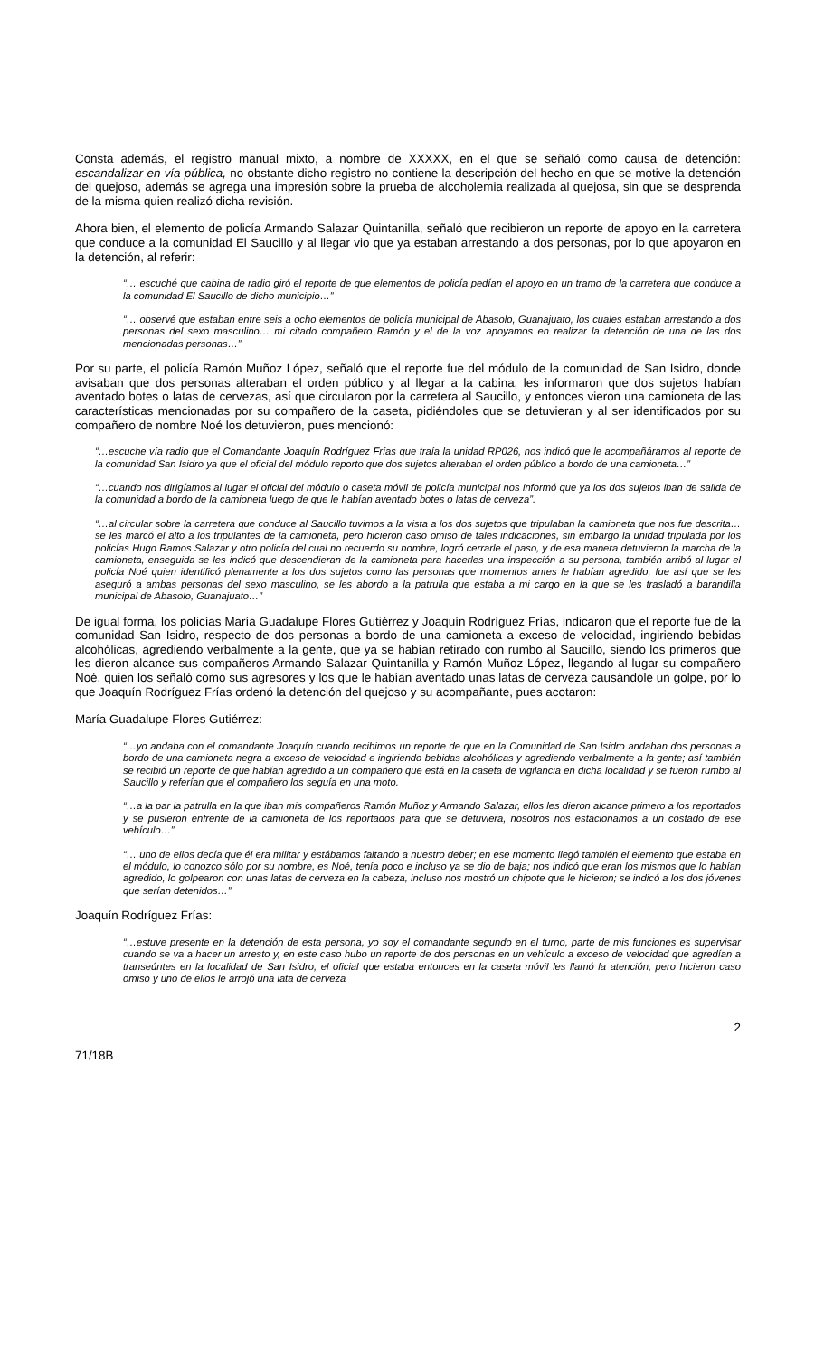Consta además, el registro manual mixto, a nombre de XXXXX, en el que se señaló como causa de detención: escandalizar en vía pública, no obstante dicho registro no contiene la descripción del hecho en que se motive la detención del quejoso, además se agrega una impresión sobre la prueba de alcoholemia realizada al quejosa, sin que se desprenda de la misma quien realizó dicha revisión.
Ahora bien, el elemento de policía Armando Salazar Quintanilla, señaló que recibieron un reporte de apoyo en la carretera que conduce a la comunidad El Saucillo y al llegar vio que ya estaban arrestando a dos personas, por lo que apoyaron en la detención, al referir:
“… escuché que cabina de radio giró el reporte de que elementos de policía pedían el apoyo en un tramo de la carretera que conduce a la comunidad El Saucillo de dicho municipio…”
“… observé que estaban entre seis a ocho elementos de policía municipal de Abasolo, Guanajuato, los cuales estaban arrestando a dos personas del sexo masculino… mi citado compañero Ramón y el de la voz apoyamos en realizar la detención de una de las dos mencionadas personas…”
Por su parte, el policía Ramón Muñoz López, señaló que el reporte fue del módulo de la comunidad de San Isidro, donde avisaban que dos personas alteraban el orden público y al llegar a la cabina, les informaron que dos sujetos habían aventado botes o latas de cervezas, así que circularon por la carretera al Saucillo, y entonces vieron una camioneta de las características mencionadas por su compañero de la caseta, pidiéndoles que se detuvieran y al ser identificados por su compañero de nombre Noé los detuvieron, pues mencionó:
“…escuche vía radio que el Comandante Joaquín Rodríguez Frías que traía la unidad RP026, nos indicó que le acompañáramos al reporte de la comunidad San Isidro ya que el oficial del módulo reporto que dos sujetos alteraban el orden público a bordo de una camioneta…”
“…cuando nos dirigíamos al lugar el oficial del módulo o caseta móvil de policía municipal nos informó que ya los dos sujetos iban de salida de la comunidad a bordo de la camioneta luego de que le habían aventado botes o latas de cerveza”.
“…al circular sobre la carretera que conduce al Saucillo tuvimos a la vista a los dos sujetos que tripulaban la camioneta que nos fue descrita… se les marcó el alto a los tripulantes de la camioneta, pero hicieron caso omiso de tales indicaciones, sin embargo la unidad tripulada por los policías Hugo Ramos Salazar y otro policía del cual no recuerdo su nombre, logró cerrarle el paso, y de esa manera detuvieron la marcha de la camioneta, enseguida se les indicó que descendieran de la camioneta para hacerles una inspección a su persona, también arribó al lugar el policía Noé quien identificó plenamente a los dos sujetos como las personas que momentos antes le habían agredido, fue así que se les aseguró a ambas personas del sexo masculino, se les abordo a la patrulla que estaba a mi cargo en la que se les trasladó a barandilla municipal de Abasolo, Guanajuato…”
De igual forma, los policías María Guadalupe Flores Gutiérrez y Joaquín Rodríguez Frías, indicaron que el reporte fue de la comunidad San Isidro, respecto de dos personas a bordo de una camioneta a exceso de velocidad, ingiriendo bebidas alcohólicas, agrediendo verbalmente a la gente, que ya se habían retirado con rumbo al Saucillo, siendo los primeros que les dieron alcance sus compañeros Armando Salazar Quintanilla y Ramón Muñoz López, llegando al lugar su compañero Noé, quien los señaló como sus agresores y los que le habían aventado unas latas de cerveza causándole un golpe, por lo que Joaquín Rodríguez Frías ordenó la detención del quejoso y su acompañante, pues acotaron:
María Guadalupe Flores Gutiérrez:
“…yo andaba con el comandante Joaquín cuando recibimos un reporte de que en la Comunidad de San Isidro andaban dos personas a bordo de una camioneta negra a exceso de velocidad e ingiriendo bebidas alcohólicas y agrediendo verbalmente a la gente; así también se recibió un reporte de que habían agredido a un compañero que está en la caseta de vigilancia en dicha localidad y se fueron rumbo al Saucillo y referían que el compañero los seguía en una moto.
“…a la par la patrulla en la que iban mis compañeros Ramón Muñoz y Armando Salazar, ellos les dieron alcance primero a los reportados y se pusieron enfrente de la camioneta de los reportados para que se detuviera, nosotros nos estacionamos a un costado de ese vehículo…”
“… uno de ellos decía que él era militar y estábamos faltando a nuestro deber; en ese momento llegó también el elemento que estaba en el módulo, lo conozco sólo por su nombre, es Noé, tenía poco e incluso ya se dio de baja; nos indicó que eran los mismos que lo habían agredido, lo golpearon con unas latas de cerveza en la cabeza, incluso nos mostró un chipote que le hicieron; se indicó a los dos jóvenes que serían detenidos…”
Joaquín Rodríguez Frías:
“…estuve presente en la detención de esta persona, yo soy el comandante segundo en el turno, parte de mis funciones es supervisar cuando se va a hacer un arresto y, en este caso hubo un reporte de dos personas en un vehículo a exceso de velocidad que agredían a transeúntes en la localidad de San Isidro, el oficial que estaba entonces en la caseta móvil les llamó la atención, pero hicieron caso omiso y uno de ellos le arrojó una lata de cerveza
2
71/18B